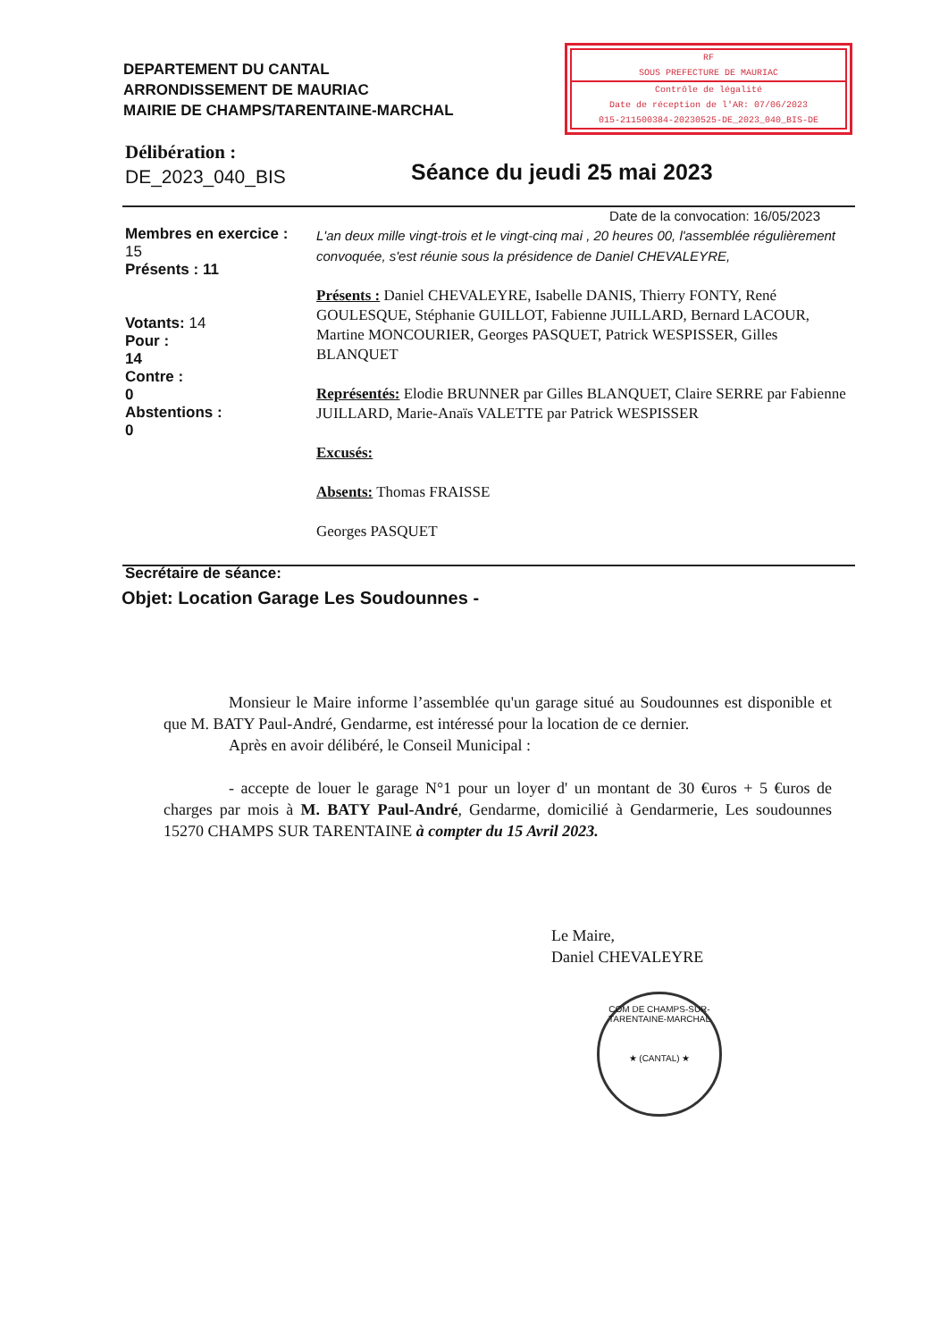DEPARTEMENT DU CANTAL
ARRONDISSEMENT DE MAURIAC
MAIRIE DE CHAMPS/TARENTAINE-MARCHAL
RF
SOUS PREFECTURE DE MAURIAC
Contrôle de légalité
Date de réception de l'AR: 07/06/2023
015-211500384-20230525-DE_2023_040_BIS-DE
Délibération :
DE_2023_040_BIS
Séance du jeudi 25 mai 2023
Date de la convocation: 16/05/2023
Membres en exercice :
15
Présents : 11
Votants: 14
Pour :
14
Contre :
0
Abstentions :
0
Secrétaire de séance:
L'an deux mille vingt-trois et le vingt-cinq mai , 20 heures 00, l'assemblée régulièrement convoquée, s'est réunie sous la présidence de Daniel CHEVALEYRE,
Présents : Daniel CHEVALEYRE, Isabelle DANIS, Thierry FONTY, René GOULESQUE, Stéphanie GUILLOT, Fabienne JUILLARD, Bernard LACOUR, Martine MONCOURIER, Georges PASQUET, Patrick WESPISSER, Gilles BLANQUET
Représentés: Elodie BRUNNER par Gilles BLANQUET, Claire SERRE par Fabienne JUILLARD, Marie-Anaïs VALETTE par Patrick WESPISSER
Excusés:
Absents: Thomas FRAISSE
Georges PASQUET
Objet: Location Garage Les Soudounnes -
Monsieur le Maire informe l’assemblée qu'un garage situé au Soudounnes est disponible et que M. BATY Paul-André, Gendarme, est intéressé pour la location de ce dernier.
Après en avoir délibéré, le Conseil Municipal :
- accepte de louer le garage N°1 pour un loyer d' un montant de 30 €uros + 5 €uros de charges par mois à M. BATY Paul-André, Gendarme, domicilié à Gendarmerie, Les soudounnes 15270 CHAMPS SUR TARENTAINE à compter du 15 Avril 2023.
Le Maire,
Daniel CHEVALEYRE
COM DE CHAMPS-SUR-TARENTAINE-MARCHAL
★ (CANTAL) ★